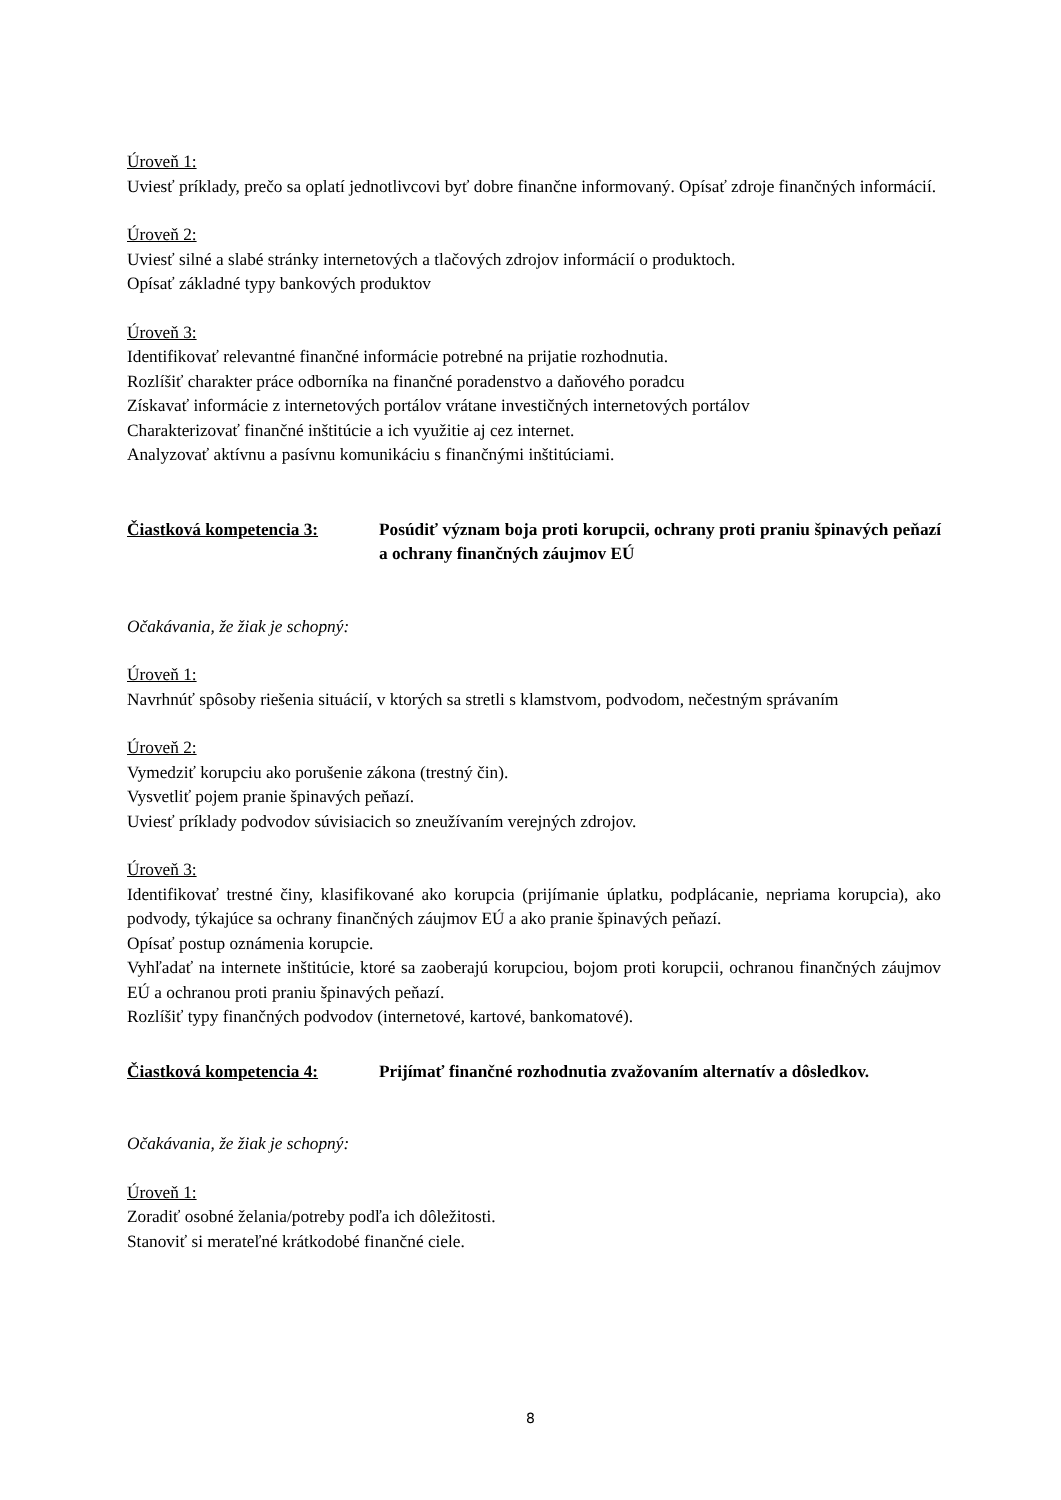Úroveň 1:
Uviesť príklady, prečo sa oplatí jednotlivcovi byť dobre finančne informovaný. Opísať zdroje finančných informácií.
Úroveň 2:
Uviesť silné a slabé stránky internetových a tlačových zdrojov informácií o produktoch.
Opísať základné typy bankových produktov
Úroveň 3:
Identifikovať relevantné finančné informácie potrebné na prijatie rozhodnutia.
Rozlíšiť charakter práce odborníka na finančné poradenstvo a daňového poradcu
Získavať informácie z internetových portálov vrátane investičných internetových portálov
Charakterizovať finančné inštitúcie a ich využitie aj cez internet.
Analyzovať aktívnu a pasívnu komunikáciu s finančnými inštitúciami.
Čiastková kompetencia 3: Posúdiť význam boja proti korupcii, ochrany proti praniu špinavých peňazí a ochrany finančných záujmov EÚ
Očakávania, že žiak je schopný:
Úroveň 1:
Navrhnúť spôsoby riešenia situácií, v ktorých sa stretli s klamstvom, podvodom, nečestným správaním
Úroveň 2:
Vymedziť korupciu ako porušenie zákona (trestný čin).
Vysvetliť pojem pranie špinavých peňazí.
Uviesť príklady podvodov súvisiacich so zneužívaním verejných zdrojov.
Úroveň 3:
Identifikovať trestné činy, klasifikované ako korupcia (prijímanie úplatku, podplácanie, nepriama korupcia), ako podvody, týkajúce sa ochrany finančných záujmov EÚ a ako pranie špinavých peňazí.
Opísať postup oznámenia korupcie.
Vyhľadať na internete inštitúcie, ktoré sa zaoberajú korupciou, bojom proti korupcii, ochranou finančných záujmov EÚ a ochranou proti praniu špinavých peňazí.
Rozlíšiť typy finančných podvodov (internetové, kartové, bankomatové).
Čiastková kompetencia 4: Prijímať finančné rozhodnutia zvažovaním alternatív a dôsledkov.
Očakávania, že žiak je schopný:
Úroveň 1:
Zoradiť osobné želania/potreby podľa ich dôležitosti.
Stanoviť si merateľné krátkodobé finančné ciele.
8